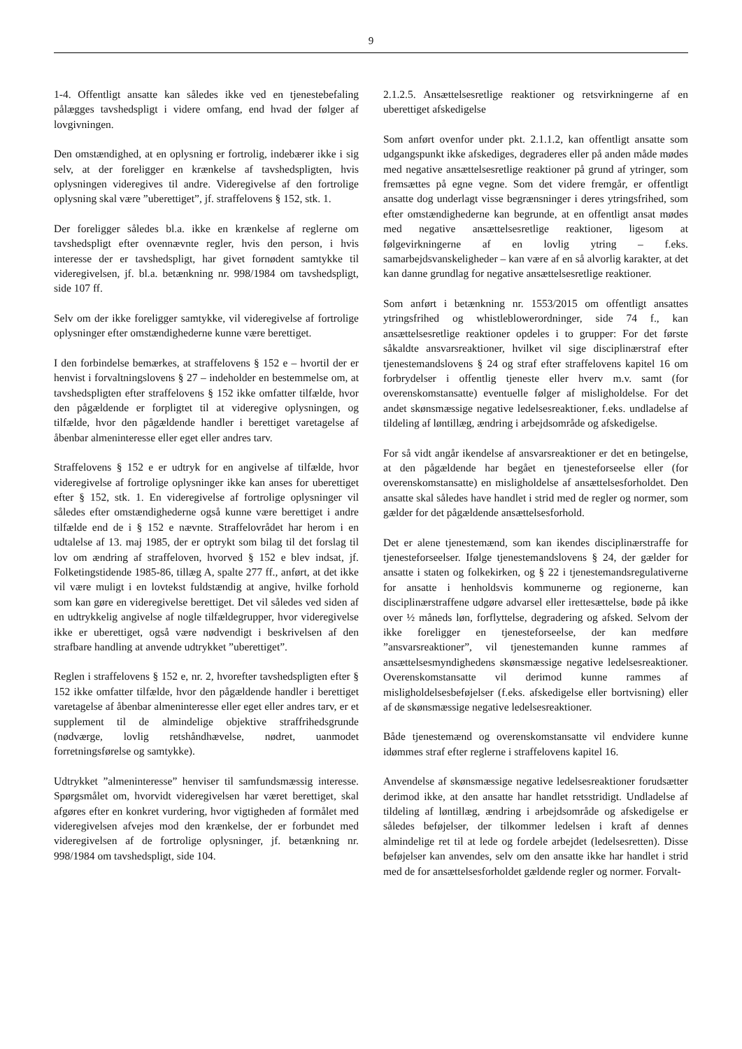9
1-4. Offentligt ansatte kan således ikke ved en tjenestebefaling pålægges tavshedspligt i videre omfang, end hvad der følger af lovgivningen.
Den omstændighed, at en oplysning er fortrolig, indebærer ikke i sig selv, at der foreligger en krænkelse af tavshedspligten, hvis oplysningen videregives til andre. Videregivelse af den fortrolige oplysning skal være ”uberettiget”, jf. straffelovens § 152, stk. 1.
Der foreligger således bl.a. ikke en krænkelse af reglerne om tavshedspligt efter ovennævnte regler, hvis den person, i hvis interesse der er tavshedspligt, har givet fornødent samtykke til videregivelsen, jf. bl.a. betænkning nr. 998/1984 om tavshedspligt, side 107 ff.
Selv om der ikke foreligger samtykke, vil videregivelse af fortrolige oplysninger efter omstændighederne kunne være berettiget.
I den forbindelse bemærkes, at straffelovens § 152 e – hvortil der er henvist i forvaltningslovens § 27 – indeholder en bestemmelse om, at tavshedspligten efter straffelovens § 152 ikke omfatter tilfælde, hvor den pågældende er forpligtet til at videregive oplysningen, og tilfælde, hvor den pågældende handler i berettiget varetagelse af åbenbar almeninteresse eller eget eller andres tarv.
Straffelovens § 152 e er udtryk for en angivelse af tilfælde, hvor videregivelse af fortrolige oplysninger ikke kan anses for uberettiget efter § 152, stk. 1. En videregivelse af fortrolige oplysninger vil således efter omstændighederne også kunne være berettiget i andre tilfælde end de i § 152 e nævnte. Straffelovrådet har herom i en udtalelse af 13. maj 1985, der er optrykt som bilag til det forslag til lov om ændring af straffeloven, hvorved § 152 e blev indsat, jf. Folketingstidende 1985-86, tillæg A, spalte 277 ff., anført, at det ikke vil være muligt i en lovtekst fuldstændig at angive, hvilke forhold som kan gøre en videregivelse berettiget. Det vil således ved siden af en udtrykkelig angivelse af nogle tilfældegrupper, hvor videregivelse ikke er uberettiget, også være nødvendigt i beskrivelsen af den strafbare handling at anvende udtrykket ”uberettiget”.
Reglen i straffelovens § 152 e, nr. 2, hvorefter tavshedspligten efter § 152 ikke omfatter tilfælde, hvor den pågældende handler i berettiget varetagelse af åbenbar almeninteresse eller eget eller andres tarv, er et supplement til de almindelige objektive straffrihedsgrunde (nødværge, lovlig retshåndhævelse, nødret, uanmodet forretningsførelse og samtykke).
Udtrykket ”almeninteresse” henviser til samfundsmæssig interesse. Spørgsmålet om, hvorvidt videregivelsen har været berettiget, skal afgøres efter en konkret vurdering, hvor vigtigheden af formålet med videregivelsen afvejes mod den krænkelse, der er forbundet med videregivelsen af de fortrolige oplysninger, jf. betænkning nr. 998/1984 om tavshedspligt, side 104.
2.1.2.5. Ansættelsesretlige reaktioner og retsvirkningerne af en uberettiget afskedigelse
Som anført ovenfor under pkt. 2.1.1.2, kan offentligt ansatte som udgangspunkt ikke afskediges, degraderes eller på anden måde mødes med negative ansættelsesretlige reaktioner på grund af ytringer, som fremsættes på egne vegne. Som det videre fremgår, er offentligt ansatte dog underlagt visse begrænsninger i deres ytringsfrihed, som efter omstændighederne kan begrunde, at en offentligt ansat mødes med negative ansættelsesretlige reaktioner, ligesom at følgevirkningerne af en lovlig ytring – f.eks. samarbejdsvanskeligheder – kan være af en så alvorlig karakter, at det kan danne grundlag for negative ansættelsesretlige reaktioner.
Som anført i betænkning nr. 1553/2015 om offentligt ansattes ytringsfrihed og whistleblowerordninger, side 74 f., kan ansættelsesretlige reaktioner opdeles i to grupper: For det første såkaldte ansvarsreaktioner, hvilket vil sige disciplinærstraf efter tjenestemandslovens § 24 og straf efter straffelovens kapitel 16 om forbrydelser i offentlig tjeneste eller hverv m.v. samt (for overenskomstansatte) eventuelle følger af misligholdelse. For det andet skønsmæssige negative ledelsesreaktioner, f.eks. undladelse af tildeling af løntillæg, ændring i arbejdsområde og afskedigelse.
For så vidt angår ikendelse af ansvarsreaktioner er det en betingelse, at den pågældende har begået en tjenesteforseelse eller (for overenskomstansatte) en misligholdelse af ansættelsesforholdet. Den ansatte skal således have handlet i strid med de regler og normer, som gælder for det pågældende ansættelsesforhold.
Det er alene tjenestemænd, som kan ikendes disciplinærstraffe for tjenesteforseelser. Ifølge tjenestemandslovens § 24, der gælder for ansatte i staten og folkekirken, og § 22 i tjenestemandsregulativerne for ansatte i henholdsvis kommunerne og regionerne, kan disciplinærstraffene udgøre advarsel eller irettesættelse, bøde på ikke over ½ måneds løn, forflyttelse, degradering og afsked. Selvom der ikke foreligger en tjenesteforseelse, der kan medføre ”ansvarsreaktioner”, vil tjenestemanden kunne rammes af ansættelsesmyndighedens skønsmæssige negative ledelsesreaktioner. Overenskomstansatte vil derimod kunne rammes af misligholdelsesbeføjelser (f.eks. afskedigelse eller bortvisning) eller af de skønsmæssige negative ledelsesreaktioner.
Både tjenestemænd og overenskomstansatte vil endvidere kunne idømmes straf efter reglerne i straffelovens kapitel 16.
Anvendelse af skønsmæssige negative ledelsesreaktioner forudsætter derimod ikke, at den ansatte har handlet retsstridigt. Undladelse af tildeling af løntillæg, ændring i arbejdsområde og afskedigelse er således beføjelser, der tilkommer ledelsen i kraft af dennes almindelige ret til at lede og fordele arbejdet (ledelsesretten). Disse beføjelser kan anvendes, selv om den ansatte ikke har handlet i strid med de for ansættelsesforholdet gældende regler og normer. Forvalt-